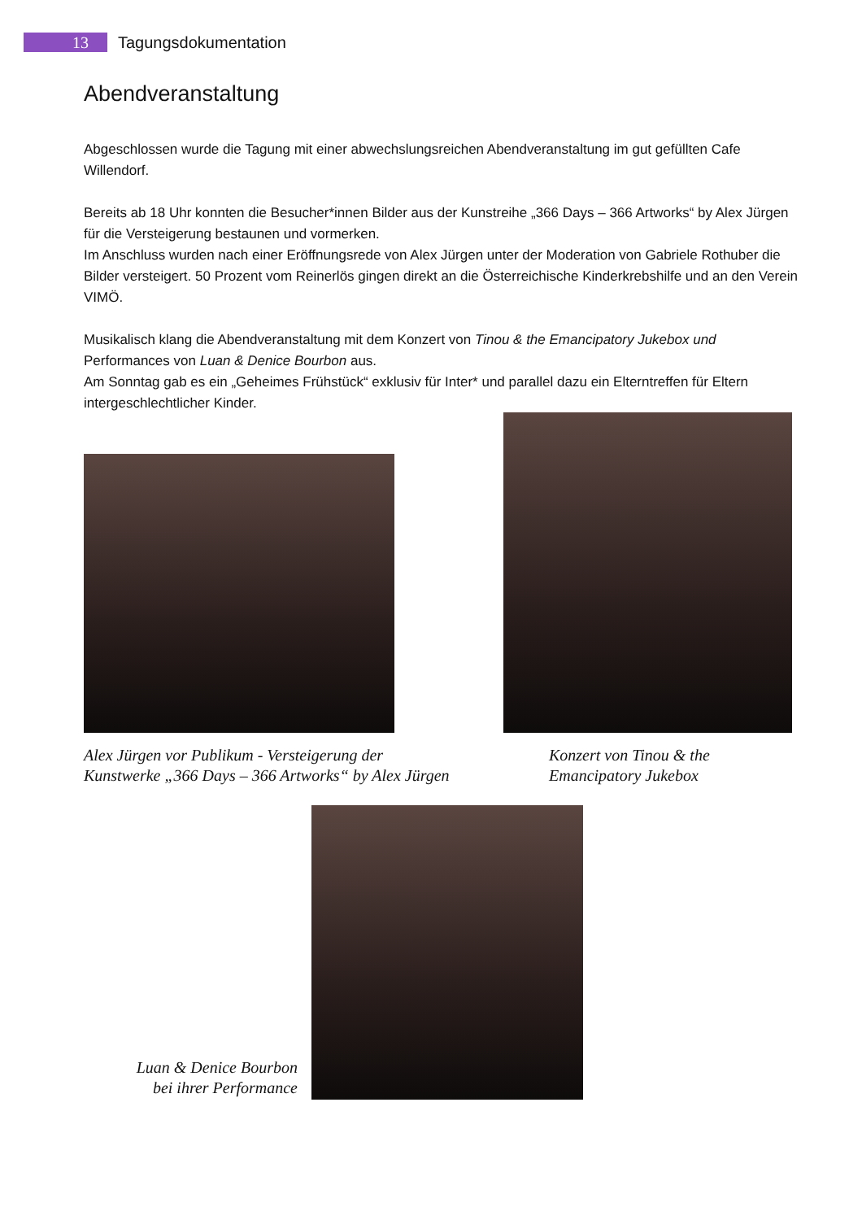13
Tagungsdokumentation
Abendveranstaltung
Abgeschlossen wurde die Tagung mit einer abwechslungsreichen Abendveranstaltung im gut gefüllten Cafe Willendorf.
Bereits ab 18 Uhr konnten die Besucher*innen Bilder aus der Kunstreihe „366 Days – 366 Artworks“ by Alex Jürgen für die Versteigerung bestaunen und vormerken.
Im Anschluss wurden nach einer Eröffnungsrede von Alex Jürgen unter der Moderation von Gabriele Rothuber die Bilder versteigert. 50 Prozent vom Reinerlös gingen direkt an die Österreichische Kinderkrebshilfe und an den Verein VIMÖ.
Musikalisch klang die Abendveranstaltung mit dem Konzert von Tinou & the Emancipatory Jukebox und Performances von Luan & Denice Bourbon aus.
Am Sonntag gab es ein „Geheimes Frühstück“ exklusiv für Inter* und parallel dazu ein Elterntreffen für Eltern intergeschlechtlicher Kinder.
Alex Jürgen vor Publikum - Versteigerung der
Kunstwerke „366 Days – 366 Artworks“ by Alex Jürgen
Konzert von Tinou & the
Emancipatory Jukebox
Luan & Denice Bourbon
bei ihrer Performance